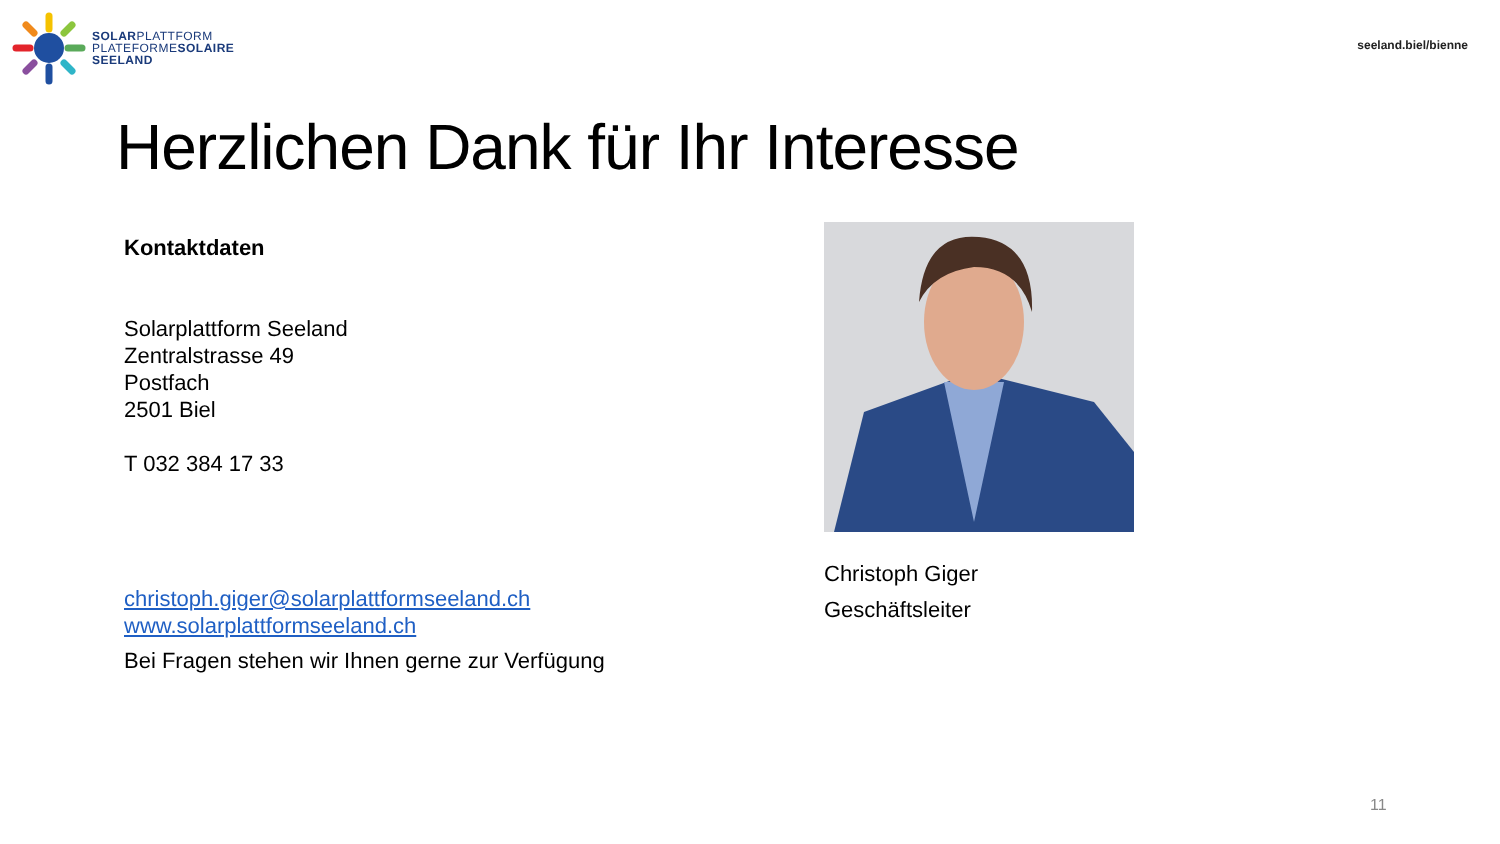SOLARPLATTFORM
PLATEFORMESOLAIRE
SEELAND
seeland.biel/bienne
Herzlichen Dank für Ihr Interesse
Kontaktdaten
Solarplattform Seeland
Zentralstrasse 49
Postfach
2501 Biel
T 032 384 17 33
christoph.giger@solarplattformseeland.ch
www.solarplattformseeland.ch
Bei Fragen stehen wir Ihnen gerne zur Verfügung
Christoph Giger
Geschäftsleiter
11